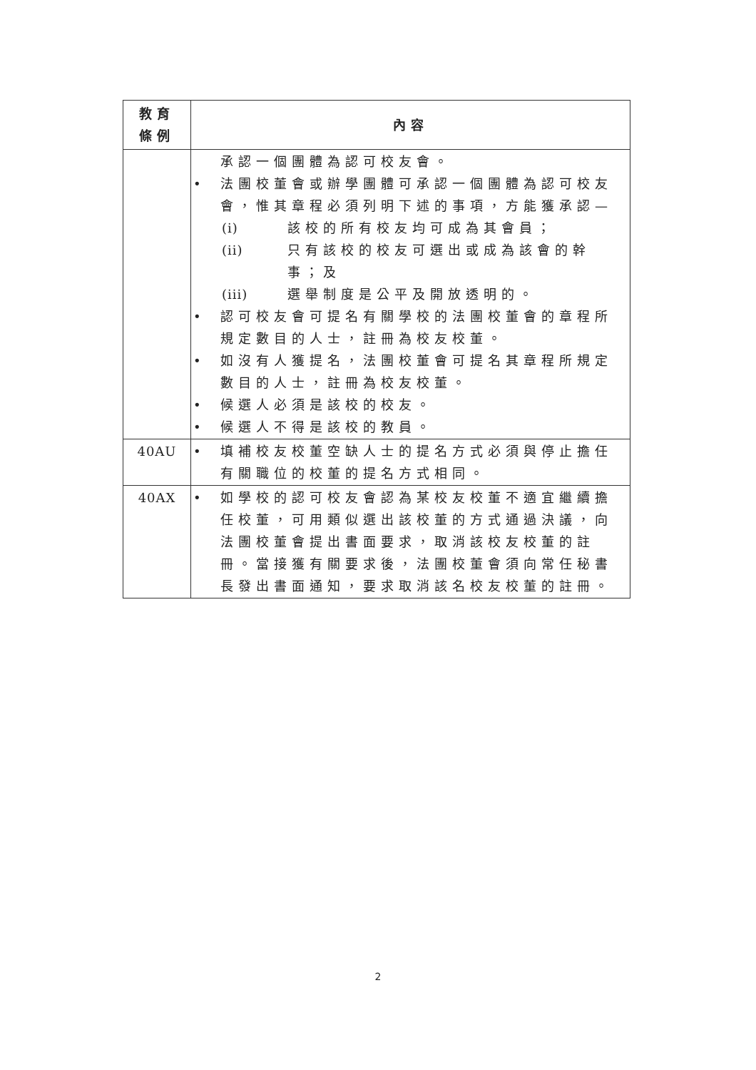| 教育 條例 | 內容 |
| --- | --- |
| | 承認一個團體為認可校友會。 • 法團校董會或辦學團體可承認一個團體為認可校友會，惟其章程必須列明下述的事項，方能獲承認— (i) 該校的所有校友均可成為其會員； (ii) 只有該校的校友可選出或成為該會的幹事；及 (iii) 選舉制度是公平及開放透明的。 • 認可校友會可提名有關學校的法團校董會的章程所規定數目的人士，註冊為校友校董。 • 如沒有人獲提名，法團校董會可提名其章程所規定數目的人士，註冊為校友校董。 • 候選人必須是該校的校友。 • 候選人不得是該校的教員。 |
| 40AU | • 填補校友校董空缺人士的提名方式必須與停止擔任有關職位的校董的提名方式相同。 |
| 40AX | • 如學校的認可校友會認為某校友校董不適宜繼續擔任校董，可用類似選出該校董的方式通過決議，向法團校董會提出書面要求，取消該校友校董的註冊。當接獲有關要求後，法團校董會須向常任秘書長發出書面通知，要求取消該名校友校董的註冊。 |
2